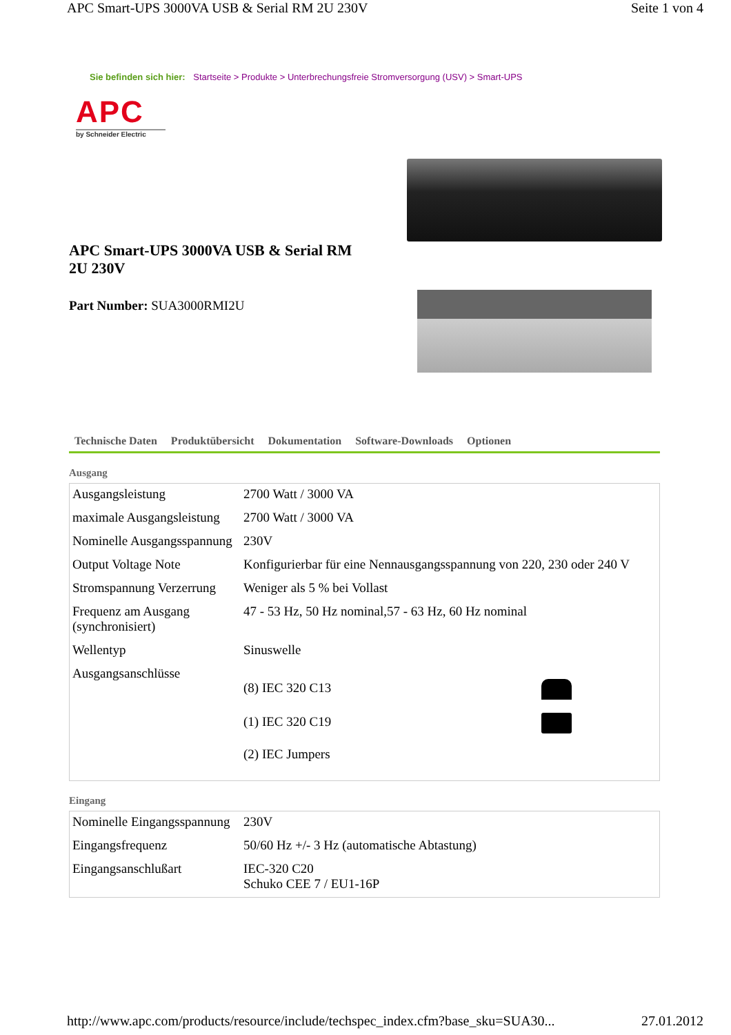APC Smart-UPS 3000VA USB & Serial RM 2U 230V Seite 1 von 4
Sie befinden sich hier: Startseite > Produkte > Unterbrechungsfreie Stromversorgung (USV) > Smart-UPS
APC
by Schneider Electric
APC Smart-UPS 3000VA USB & Serial RM 2U 230V
Part Number: SUA3000RMI2U
Technische Daten Produktübersicht Dokumentation Software-Downloads Optionen
Ausgang
| Ausgangsleistung | 2700 Watt / 3000 VA |
| maximale Ausgangsleistung | 2700 Watt / 3000 VA |
| Nominelle Ausgangsspannung | 230V |
| Output Voltage Note | Konfigurierbar für eine Nennausgangsspannung von 220, 230 oder 240 V |
| Stromspannung Verzerrung | Weniger als 5 % bei Vollast |
| Frequenz am Ausgang (synchronisiert) | 47 - 53 Hz, 50 Hz nominal,57 - 63 Hz, 60 Hz nominal |
| Wellentyp | Sinuswelle |
| Ausgangsanschlüsse | (8) IEC 320 C13 (1) IEC 320 C19 (2) IEC Jumpers |
Eingang
| Nominelle Eingangsspannung | 230V |
| Eingangsfrequenz | 50/60 Hz +/- 3 Hz (automatische Abtastung) |
| Eingangsanschlußart | IEC-320 C20 Schuko CEE 7 / EU1-16P |
http://www.apc.com/products/resource/include/techspec_index.cfm?base_sku=SUA30... 27.01.2012